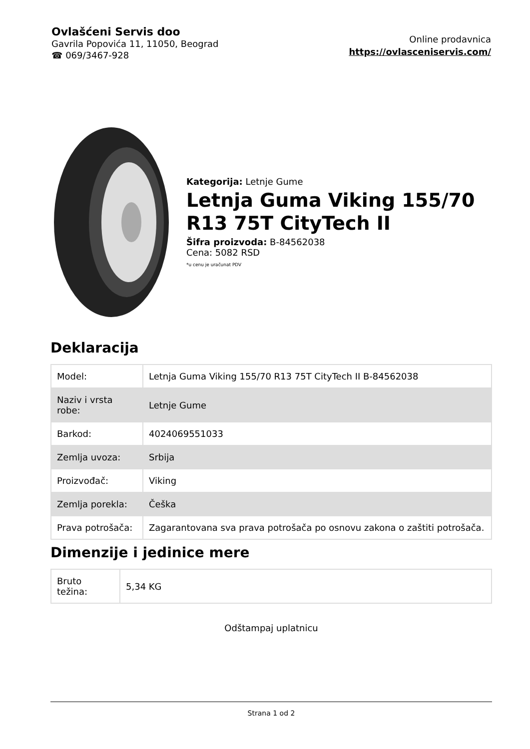Ovlašćeni Servis doo
Gavrila Popovića 11, 11050, Beograd
☎ 069/3467-928
Online prodavnica
https://ovlasceniservis.com/
Kategorija: Letnje Gume
Letnja Guma Viking 155/70 R13 75T CityTech II
Šifra proizvoda: B-84562038
Cena: 5082 RSD
*u cenu je uračunat PDV
Deklaracija
| Model: | Letnja Guma Viking 155/70 R13 75T CityTech II B-84562038 |
| Naziv i vrsta robe: | Letnje Gume |
| Barkod: | 4024069551033 |
| Zemlja uvoza: | Srbija |
| Proizvođač: | Viking |
| Zemlja porekla: | Češka |
| Prava potrošača: | Zagarantovana sva prava potrošača po osnovu zakona o zaštiti potrošača. |
Dimenzije i jedinice mere
| Bruto težina: | 5,34 KG |
Odštampaj uplatnicu
Strana 1 od 2